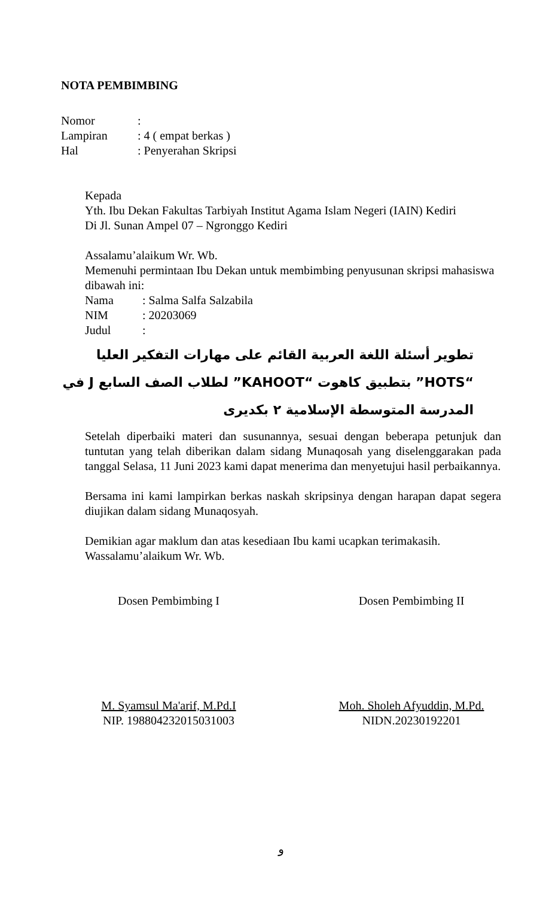NOTA PEMBIMBING
Nomor:
Lampiran: 4 ( empat berkas )
Hal: Penyerahan Skripsi
Kepada
Yth. Ibu Dekan Fakultas Tarbiyah Institut Agama Islam Negeri (IAIN) Kediri
Di Jl. Sunan Ampel 07 – Ngronggo Kediri
Assalamu’alaikum Wr. Wb.
Memenuhi permintaan Ibu Dekan untuk membimbing penyusunan skripsi mahasiswa dibawah ini:
Nama: Salma Salfa Salzabila
NIM: 20203069
Judul:
تطوير أسئلة اللغة العربية القائم على مهارات التفكير العليا “HOTS” بتطبيق كاهوت “KAHOOT” لطلاب الصف السابع J في المدرسة المتوسطة الإسلامية ٢ بكديرى
Setelah diperbaiki materi dan susunannya, sesuai dengan beberapa petunjuk dan tuntutan yang telah diberikan dalam sidang Munaqosah yang diselenggarakan pada tanggal Selasa, 11 Juni 2023 kami dapat menerima dan menyetujui hasil perbaikannya.
Bersama ini kami lampirkan berkas naskah skripsinya dengan harapan dapat segera diujikan dalam sidang Munaqosyah.
Demikian agar maklum dan atas kesediaan Ibu kami ucapkan terimakasih.
Wassalamu’alaikum Wr. Wb.
Dosen Pembimbing I
M. Syamsul Ma'arif, M.Pd.I
NIP. 198804232015031003
Dosen Pembimbing II
Moh. Sholeh Afyuddin, M.Pd.
NIDN.20230192201
و